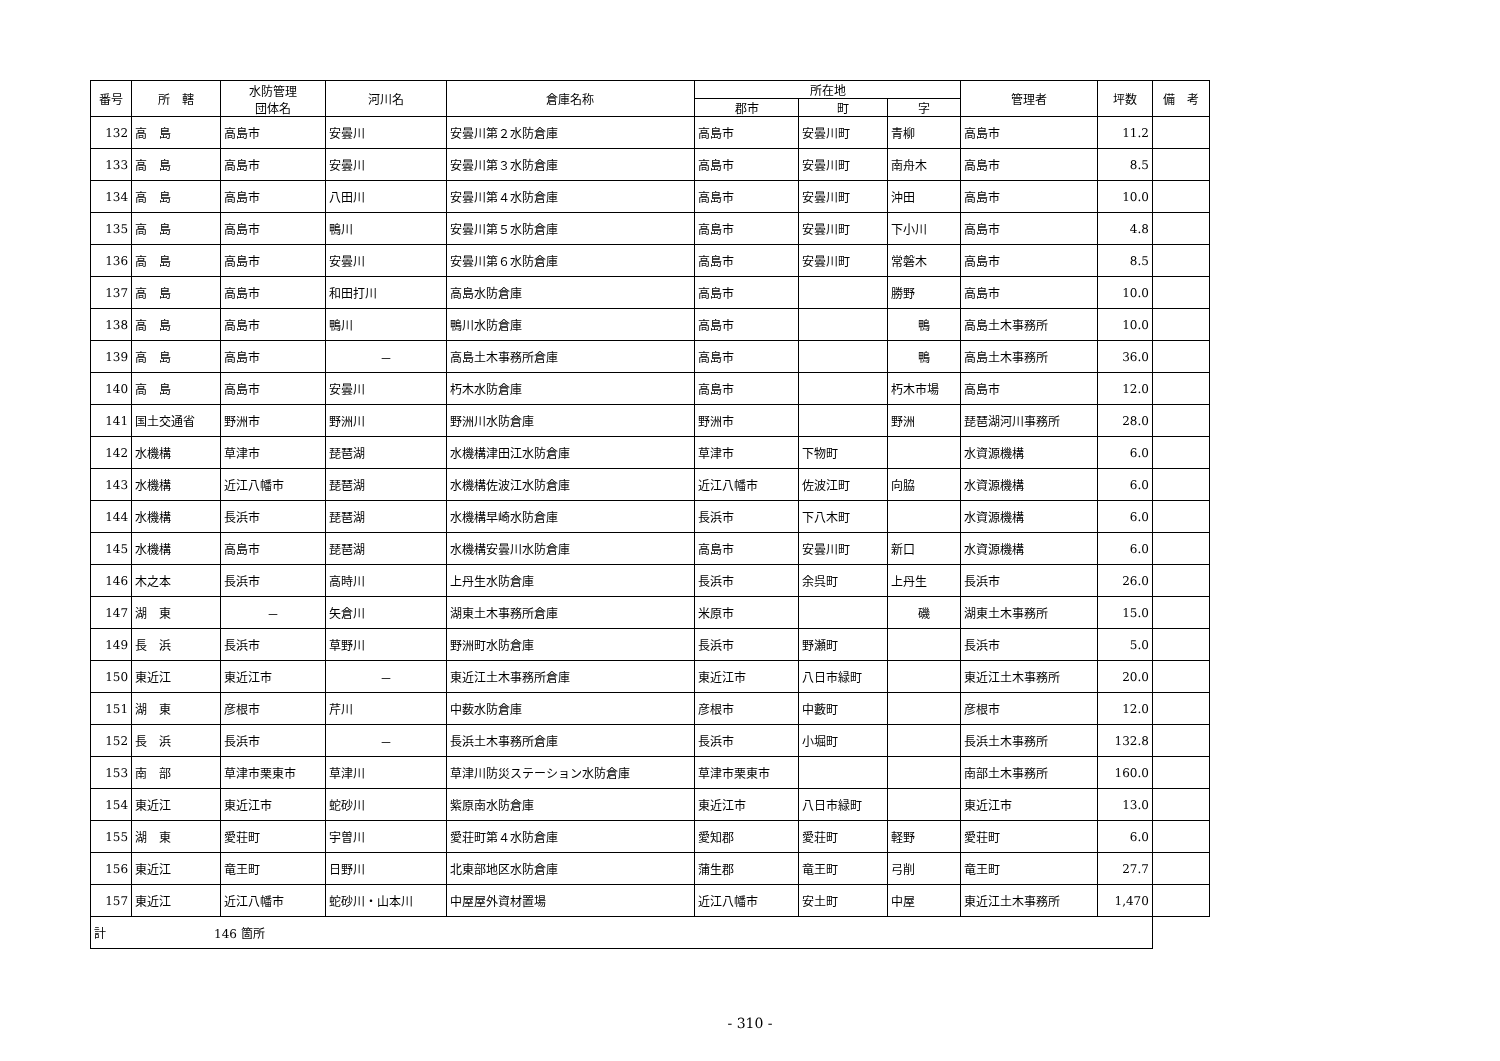| 番号 | 所 轄 | 水防管理 団体名 | 河川名 | 倉庫名称 | 所在地 | | | 管理者 | 坪数 | 備 考 |
| --- | --- | --- | --- | --- | --- | --- | --- | --- | --- | --- |
| | | | | | 郡市 | 町 | 字 | | | |
| 132 | 高 島 | 高島市 | 安曇川 | 安曇川第２水防倉庫 | 高島市 | 安曇川町 | 青柳 | 高島市 | 11.2 | |
| 133 | 高 島 | 高島市 | 安曇川 | 安曇川第３水防倉庫 | 高島市 | 安曇川町 | 南舟木 | 高島市 | 8.5 | |
| 134 | 高 島 | 高島市 | 八田川 | 安曇川第４水防倉庫 | 高島市 | 安曇川町 | 沖田 | 高島市 | 10.0 | |
| 135 | 高 島 | 高島市 | 鴨川 | 安曇川第５水防倉庫 | 高島市 | 安曇川町 | 下小川 | 高島市 | 4.8 | |
| 136 | 高 島 | 高島市 | 安曇川 | 安曇川第６水防倉庫 | 高島市 | 安曇川町 | 常磐木 | 高島市 | 8.5 | |
| 137 | 高 島 | 高島市 | 和田打川 | 高島水防倉庫 | 高島市 | | 勝野 | 高島市 | 10.0 | |
| 138 | 高 島 | 高島市 | 鴨川 | 鴨川水防倉庫 | 高島市 | | 鴨 | 高島土木事務所 | 10.0 | |
| 139 | 高 島 | 高島市 | － | 高島土木事務所倉庫 | 高島市 | | 鴨 | 高島土木事務所 | 36.0 | |
| 140 | 高 島 | 高島市 | 安曇川 | 朽木水防倉庫 | 高島市 | | 朽木市場 | 高島市 | 12.0 | |
| 141 | 国土交通省 | 野洲市 | 野洲川 | 野洲川水防倉庫 | 野洲市 | | 野洲 | 琵琶湖河川事務所 | 28.0 | |
| 142 | 水機構 | 草津市 | 琵琶湖 | 水機構津田江水防倉庫 | 草津市 | 下物町 | | 水資源機構 | 6.0 | |
| 143 | 水機構 | 近江八幡市 | 琵琶湖 | 水機構佐波江水防倉庫 | 近江八幡市 | 佐波江町 | 向脇 | 水資源機構 | 6.0 | |
| 144 | 水機構 | 長浜市 | 琵琶湖 | 水機構早崎水防倉庫 | 長浜市 | 下八木町 | | 水資源機構 | 6.0 | |
| 145 | 水機構 | 高島市 | 琵琶湖 | 水機構安曇川水防倉庫 | 高島市 | 安曇川町 | 新口 | 水資源機構 | 6.0 | |
| 146 | 木之本 | 長浜市 | 高時川 | 上丹生水防倉庫 | 長浜市 | 余呉町 | 上丹生 | 長浜市 | 26.0 | |
| 147 | 湖 東 | － | 矢倉川 | 湖東土木事務所倉庫 | 米原市 | | 磯 | 湖東土木事務所 | 15.0 | |
| 149 | 長 浜 | 長浜市 | 草野川 | 野洲町水防倉庫 | 長浜市 | 野瀬町 | | 長浜市 | 5.0 | |
| 150 | 東近江 | 東近江市 | － | 東近江土木事務所倉庫 | 東近江市 | 八日市緑町 | | 東近江土木事務所 | 20.0 | |
| 151 | 湖 東 | 彦根市 | 芹川 | 中薮水防倉庫 | 彦根市 | 中藪町 | | 彦根市 | 12.0 | |
| 152 | 長 浜 | 長浜市 | － | 長浜土木事務所倉庫 | 長浜市 | 小堀町 | | 長浜土木事務所 | 132.8 | |
| 153 | 南 部 | 草津市栗東市 | 草津川 | 草津川防災ステーション水防倉庫 | 草津市栗東市 | | | 南部土木事務所 | 160.0 | |
| 154 | 東近江 | 東近江市 | 蛇砂川 | 紫原南水防倉庫 | 東近江市 | 八日市緑町 | | 東近江市 | 13.0 | |
| 155 | 湖 東 | 愛荘町 | 宇曽川 | 愛荘町第４水防倉庫 | 愛知郡 | 愛荘町 | 軽野 | 愛荘町 | 6.0 | |
| 156 | 東近江 | 竜王町 | 日野川 | 北東部地区水防倉庫 | 蒲生郡 | 竜王町 | 弓削 | 竜王町 | 27.7 | |
| 157 | 東近江 | 近江八幡市 | 蛇砂川・山本川 | 中屋屋外資材置場 | 近江八幡市 | 安土町 | 中屋 | 東近江土木事務所 | 1,470 | |
| 計 146 箇所 | | | | | | | | | | |
- 310 -